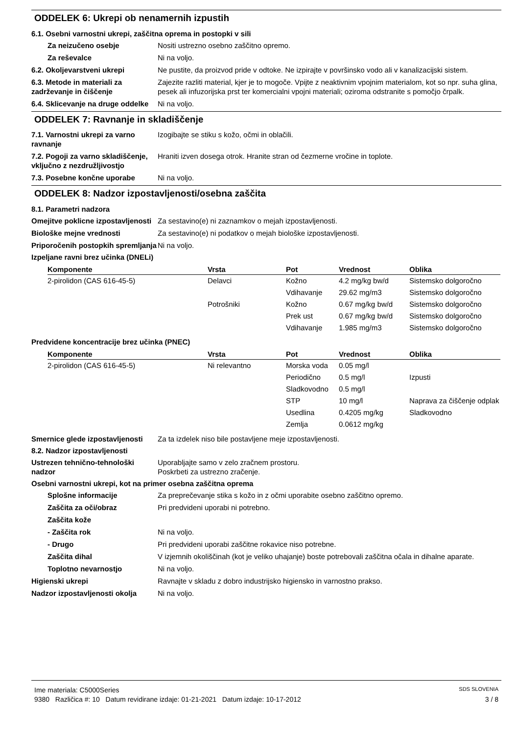ODDELEK 6: Ukrepi ob nenamernih izpustih
6.1. Osebni varnostni ukrepi, zaščitna oprema in postopki v sili
Za neizučeno osebje Nositi ustrezno osebno zaščitno opremo.
Za reševalce Ni na voljo.
6.2. Okoljevarstveni ukrepi Ne pustite, da proizvod pride v odtoke. Ne izpirajte v površinsko vodo ali v kanalizacijski sistem.
6.3. Metode in materiali za zadrževanje in čiščenje
Zajezite razliti material, kjer je to mogoče. Vpijte z neaktivnim vpojnim materialom, kot so npr. suha glina, pesek ali infuzorijska prst ter komercialni vpojni materiali; oziroma odstranite s pomočjo črpalk.
6.4. Sklicevanje na druge oddelke
Ni na voljo.
ODDELEK 7: Ravnanje in skladiščenje
7.1. Varnostni ukrepi za varno ravnanje
Izogibajte se stiku s kožo, očmi in oblačili.
7.2. Pogoji za varno skladiščenje, vključno z nezdružljivostjo
Hraniti izven dosega otrok. Hranite stran od čezmerne vročine in toplote.
7.3. Posebne končne uporabe Ni na voljo.
ODDELEK 8: Nadzor izpostavljenosti/osebna zaščita
8.1. Parametri nadzora
Omejitve poklicne izpostavljenosti
Za sestavino(e) ni zaznamkov o mejah izpostavljenosti.
Biološke mejne vrednosti Za sestavino(e) ni podatkov o mejah biološke izpostavljenosti.
Priporočenih postopkih spremljanja
Ni na voljo.
Izpeljane ravni brez učinka (DNELi)
| Komponente | Vrsta | Pot | Vrednost | Oblika |
| --- | --- | --- | --- | --- |
| 2-pirolidon (CAS 616-45-5) | Delavci | Kožno | 4.2 mg/kg bw/d | Sistemsko dolgoročno |
| | | Vdihavanje | 29.62 mg/m3 | Sistemsko dolgoročno |
| | Potrošniki | Kožno | 0.67 mg/kg bw/d | Sistemsko dolgoročno |
| | | Prek ust | 0.67 mg/kg bw/d | Sistemsko dolgoročno |
| | | Vdihavanje | 1.985 mg/m3 | Sistemsko dolgoročno |
Predvidene koncentracije brez učinka (PNEC)
| Komponente | Vrsta | Pot | Vrednost | Oblika |
| --- | --- | --- | --- | --- |
| 2-pirolidon (CAS 616-45-5) | Ni relevantno | Morska voda | 0.05 mg/l | |
| | | Periodično | 0.5 mg/l | Izpusti |
| | | Sladkovodno | 0.5 mg/l | |
| | | STP | 10 mg/l | Naprava za čiščenje odplak |
| | | Usedlina | 0.4205 mg/kg | Sladkovodno |
| | | Zemlja | 0.0612 mg/kg | |
Smernice glede izpostavljenosti
Za ta izdelek niso bile postavljene meje izpostavljenosti.
8.2. Nadzor izpostavljenosti
Ustrezen tehnično-tehnološki nadzor
Uporabljajte samo v zelo zračnem prostoru.
Poskrbeti za ustrezno zračenje.
Osebni varnostni ukrepi, kot na primer osebna zaščitna oprema
Splošne informacije Za preprečevanje stika s kožo in z očmi uporabite osebno zaščitno opremo.
Zaščita za oči/obraz Pri predvideni uporabi ni potrebno.
Zaščita kože
- Zaščita rok Ni na voljo.
- Drugo Pri predvideni uporabi zaščitne rokavice niso potrebne.
Zaščita dihal V izjemnih okoliščinah (kot je veliko uhajanje) boste potrebovali zaščitna očala in dihalne aparate.
Toplotno nevarnostjo Ni na voljo.
Higienski ukrepi Ravnajte v skladu z dobro industrijsko higiensko in varnostno prakso.
Nadzor izpostavljenosti okolja
Ni na voljo.
Ime materiala: C5000Series SDS SLOVENIA
9380 Različica #: 10 Datum revidirane izdaje: 01-21-2021 Datum izdaje: 10-17-2012 3 / 8